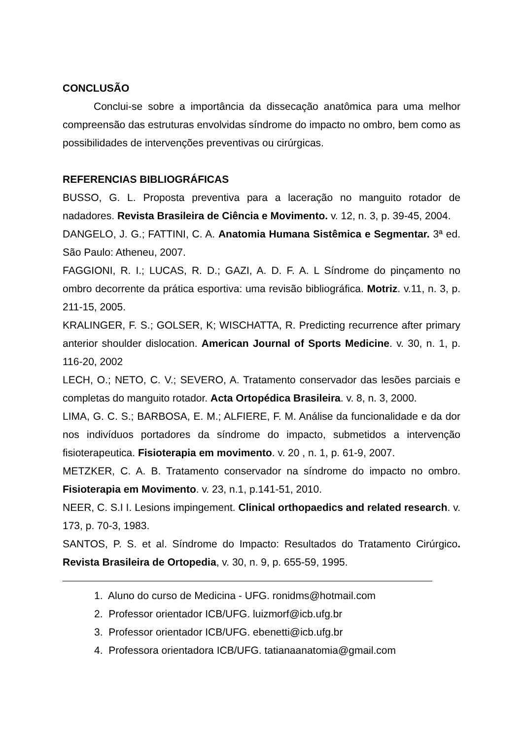CONCLUSÃO
Conclui-se sobre a importância da dissecação anatômica para uma melhor compreensão das estruturas envolvidas síndrome do impacto no ombro, bem como as possibilidades de intervenções preventivas ou cirúrgicas.
REFERENCIAS BIBLIOGRÁFICAS
BUSSO, G. L. Proposta preventiva para a laceração no manguito rotador de nadadores. Revista Brasileira de Ciência e Movimento. v. 12, n. 3, p. 39-45, 2004.
DANGELO, J. G.; FATTINI, C. A. Anatomia Humana Sistêmica e Segmentar. 3ª ed. São Paulo: Atheneu, 2007.
FAGGIONI, R. I.; LUCAS, R. D.; GAZI, A. D. F. A. L Síndrome do pinçamento no ombro decorrente da prática esportiva: uma revisão bibliográfica. Motriz. v.11, n. 3, p. 211-15, 2005.
KRALINGER, F. S.; GOLSER, K; WISCHATTA, R. Predicting recurrence after primary anterior shoulder dislocation. American Journal of Sports Medicine. v. 30, n. 1, p. 116-20, 2002
LECH, O.; NETO, C. V.; SEVERO, A. Tratamento conservador das lesões parciais e completas do manguito rotador. Acta Ortopédica Brasileira. v. 8, n. 3, 2000.
LIMA, G. C. S.; BARBOSA, E. M.; ALFIERE, F. M. Análise da funcionalidade e da dor nos indivíduos portadores da síndrome do impacto, submetidos a intervenção fisioterapeutica. Fisioterapia em movimento. v. 20 , n. 1, p. 61-9, 2007.
METZKER, C. A. B. Tratamento conservador na síndrome do impacto no ombro. Fisioterapia em Movimento. v. 23, n.1, p.141-51, 2010.
NEER, C. S.I I. Lesions impingement. Clinical orthopaedics and related research. v. 173, p. 70-3, 1983.
SANTOS, P. S. et al. Síndrome do Impacto: Resultados do Tratamento Cirúrgico. Revista Brasileira de Ortopedia, v. 30, n. 9, p. 655-59, 1995.
1. Aluno do curso de Medicina - UFG. ronidms@hotmail.com
2. Professor orientador ICB/UFG. luizmorf@icb.ufg.br
3. Professor orientador ICB/UFG. ebenetti@icb.ufg.br
4. Professora orientadora ICB/UFG. tatianaanatomia@gmail.com